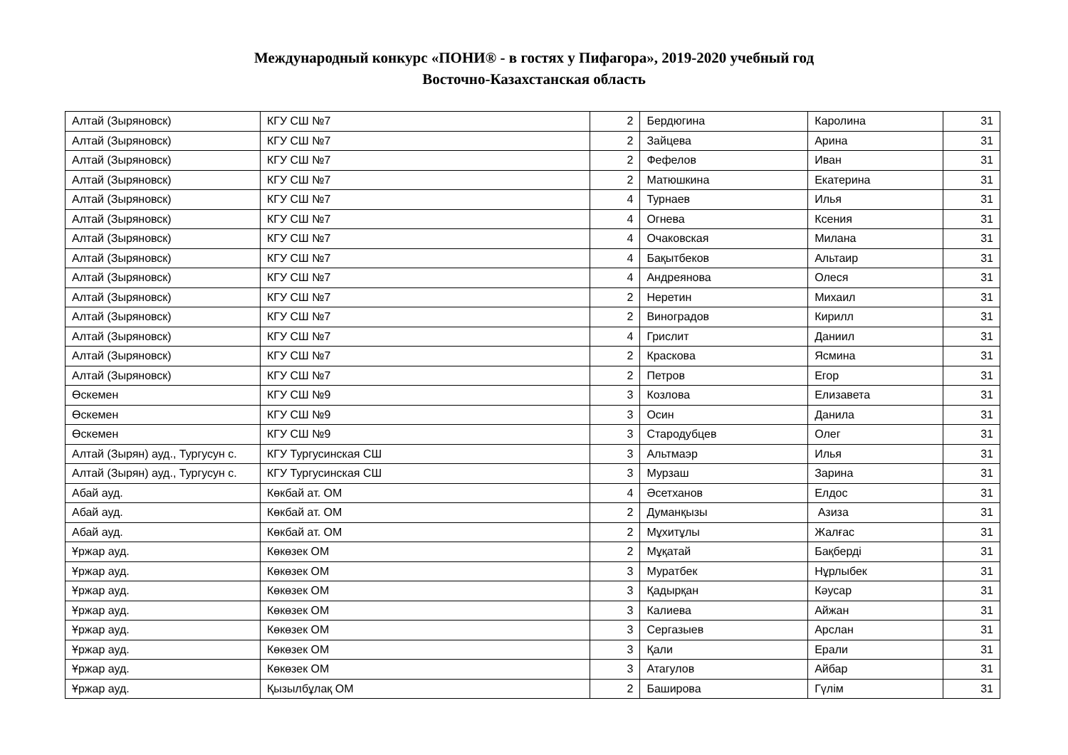Международный конкурс «ПОНИ® - в гостях у Пифагора», 2019-2020 учебный год
Восточно-Казахстанская область
| Алтай (Зыряновск) | КГУ СШ №7 | 2 | Бердюгина | Каролина | 31 |
| Алтай (Зыряновск) | КГУ СШ №7 | 2 | Зайцева | Арина | 31 |
| Алтай (Зыряновск) | КГУ СШ №7 | 2 | Фефелов | Иван | 31 |
| Алтай (Зыряновск) | КГУ СШ №7 | 2 | Матюшкина | Екатерина | 31 |
| Алтай (Зыряновск) | КГУ СШ №7 | 4 | Турнаев | Илья | 31 |
| Алтай (Зыряновск) | КГУ СШ №7 | 4 | Огнева | Ксения | 31 |
| Алтай (Зыряновск) | КГУ СШ №7 | 4 | Очаковская | Милана | 31 |
| Алтай (Зыряновск) | КГУ СШ №7 | 4 | Бақытбеков | Альтаир | 31 |
| Алтай (Зыряновск) | КГУ СШ №7 | 4 | Андреянова | Олеся | 31 |
| Алтай (Зыряновск) | КГУ СШ №7 | 2 | Неретин | Михаил | 31 |
| Алтай (Зыряновск) | КГУ СШ №7 | 2 | Виноградов | Кирилл | 31 |
| Алтай (Зыряновск) | КГУ СШ №7 | 4 | Грислит | Даниил | 31 |
| Алтай (Зыряновск) | КГУ СШ №7 | 2 | Краскова | Ясмина | 31 |
| Алтай (Зыряновск) | КГУ СШ №7 | 2 | Петров | Егор | 31 |
| Өскемен | КГУ СШ №9 | 3 | Козлова | Елизавета | 31 |
| Өскемен | КГУ СШ №9 | 3 | Осин | Данила | 31 |
| Өскемен | КГУ СШ №9 | 3 | Стародубцев | Олег | 31 |
| Алтай (Зырян) ауд., Тургусун с. | КГУ Тургусинская СШ | 3 | Альтмаэр | Илья | 31 |
| Алтай (Зырян) ауд., Тургусун с. | КГУ Тургусинская СШ | 3 | Мурзаш | Зарина | 31 |
| Абай ауд. | Көкбай ат. ОМ | 4 | Әсетханов | Елдос | 31 |
| Абай ауд. | Көкбай ат. ОМ | 2 | Думанқызы | Азиза | 31 |
| Абай ауд. | Көкбай ат. ОМ | 2 | Мұхитұлы | Жалғас | 31 |
| Ұржар ауд. | Көкөзек ОМ | 2 | Мұқатай | Бақберді | 31 |
| Ұржар ауд. | Көкөзек ОМ | 3 | Муратбек | Нұрлыбек | 31 |
| Ұржар ауд. | Көкөзек ОМ | 3 | Қадырқан | Кәусар | 31 |
| Ұржар ауд. | Көкөзек ОМ | 3 | Калиева | Айжан | 31 |
| Ұржар ауд. | Көкөзек ОМ | 3 | Сергазыев | Арслан | 31 |
| Ұржар ауд. | Көкөзек ОМ | 3 | Қали | Ерали | 31 |
| Ұржар ауд. | Көкөзек ОМ | 3 | Атагулов | Айбар | 31 |
| Ұржар ауд. | Қызылбұлақ ОМ | 2 | Баширова | Гүлім | 31 |